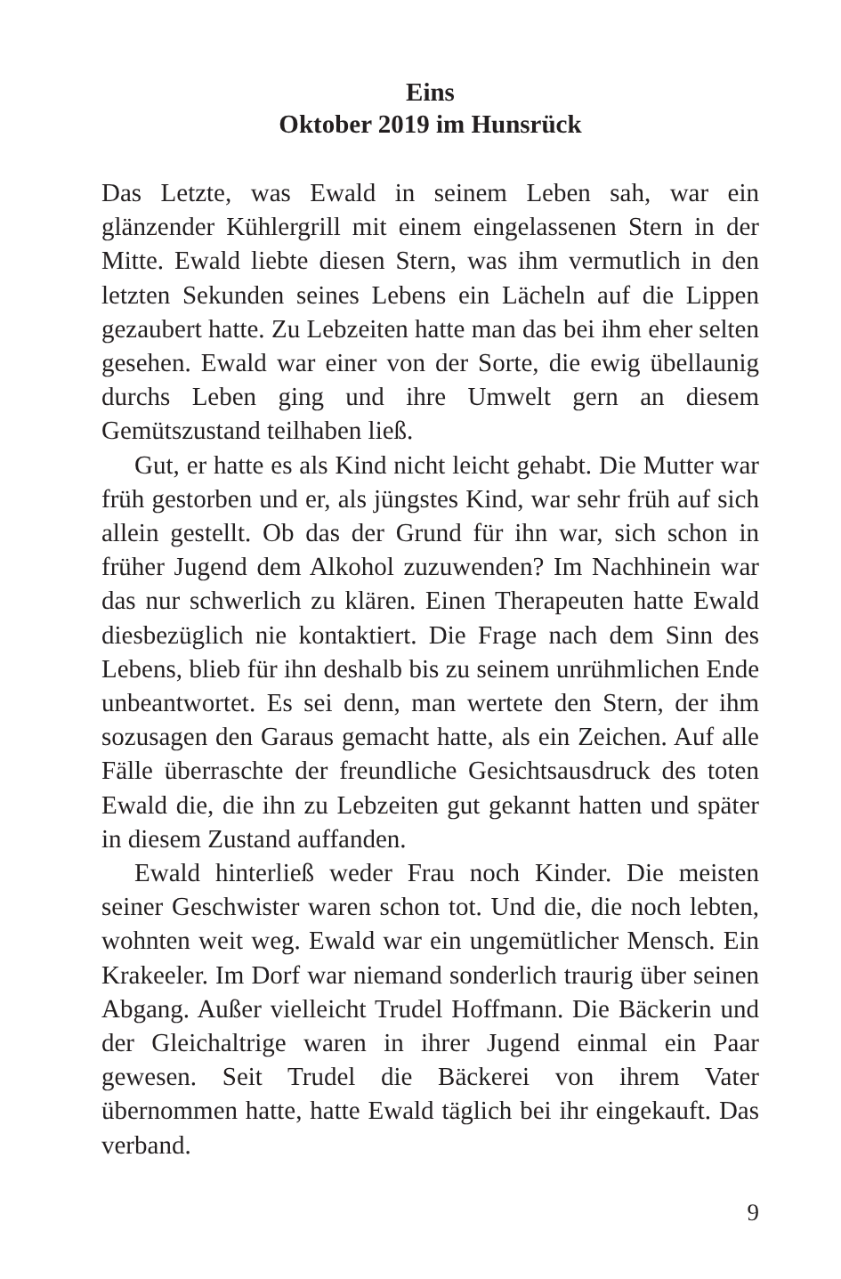Eins
Oktober 2019 im Hunsrück
Das Letzte, was Ewald in seinem Leben sah, war ein glänzender Kühlergrill mit einem eingelassenen Stern in der Mitte. Ewald liebte diesen Stern, was ihm vermutlich in den letzten Sekunden seines Lebens ein Lächeln auf die Lippen gezaubert hatte. Zu Lebzeiten hatte man das bei ihm eher selten gesehen. Ewald war einer von der Sorte, die ewig übellaunig durchs Leben ging und ihre Umwelt gern an diesem Gemütszustand teilhaben ließ.
Gut, er hatte es als Kind nicht leicht gehabt. Die Mutter war früh gestorben und er, als jüngstes Kind, war sehr früh auf sich allein gestellt. Ob das der Grund für ihn war, sich schon in früher Jugend dem Alkohol zuzuwenden? Im Nachhinein war das nur schwerlich zu klären. Einen Therapeuten hatte Ewald diesbezüglich nie kontaktiert. Die Frage nach dem Sinn des Lebens, blieb für ihn deshalb bis zu seinem unrühmlichen Ende unbeantwortet. Es sei denn, man werte­te den Stern, der ihm sozusagen den Garaus gemacht hatte, als ein Zeichen. Auf alle Fälle überraschte der freundliche Gesichtsausdruck des toten Ewald die, die ihn zu Lebzeiten gut gekannt hatten und später in diesem Zustand auffanden.
Ewald hinterließ weder Frau noch Kinder. Die meisten seiner Geschwister waren schon tot. Und die, die noch lebten, wohnten weit weg. Ewald war ein ungemütlicher Mensch. Ein Krakeeler. Im Dorf war niemand sonderlich traurig über seinen Abgang. Außer vielleicht Trudel Hoffmann. Die Bäckerin und der Gleichaltrige waren in ihrer Jugend einmal ein Paar gewesen. Seit Trudel die Bäckerei von ihrem Vater übernommen hatte, hatte Ewald täglich bei ihr eingekauft. Das verband.
9